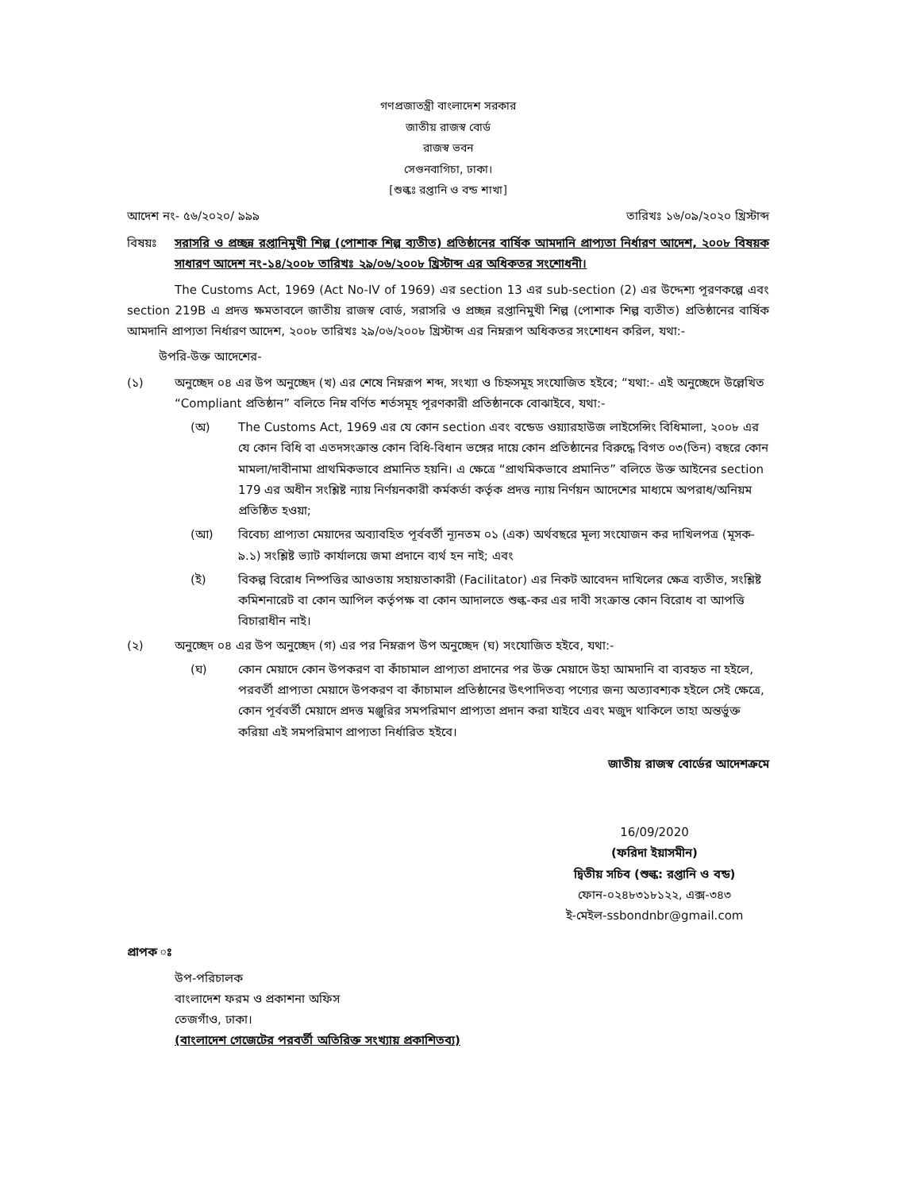গণপ্রজাতন্ত্রী বাংলাদেশ সরকার
জাতীয় রাজস্ব বোর্ড
রাজস্ব ভবন
সেগুনবাগিচা, ঢাকা।
[শুল্কঃ রপ্তানি ও বন্ড শাখা]
আদেশ নং- ৫৬/২০২০/ ৯৯৯ তারিখঃ ১৬/০৯/২০২০ খ্রিস্টাব্দ
বিষয়ঃ সরাসরি ও প্রচ্ছন্ন রপ্তানিমুখী শিল্প (পোশাক শিল্প ব্যতীত) প্রতিষ্ঠানের বার্ষিক আমদানি প্রাপ্যতা নির্ধারণ আদেশ, ২০০৮ বিষয়ক সাধারণ আদেশ নং-১৪/২০০৮ তারিখঃ ২৯/০৬/২০০৮ খ্রিস্টাব্দ এর অধিকতর সংশোধনী।
The Customs Act, 1969 (Act No-IV of 1969) এর section 13 এর sub-section (2) এর উদ্দেশ্য পূরণকল্পে এবং section 219B এ প্রদত্ত ক্ষমতাবলে জাতীয় রাজস্ব বোর্ড, সরাসরি ও প্রচ্ছন্ন রপ্তানিমুখী শিল্প (পোশাক শিল্প ব্যতীত) প্রতিষ্ঠানের বার্ষিক আমদানি প্রাপ্যতা নির্ধারণ আদেশ, ২০০৮ তারিখঃ ২৯/০৬/২০০৮ খ্রিস্টাব্দ এর নিম্নরূপ অধিকতর সংশোধন করিল, যথা:-
উপরি-উক্ত আদেশের-
(১) অনুচ্ছেদ ০৪ এর উপ অনুচ্ছেদ (খ) এর শেষে নিম্নরূপ শব্দ, সংখ্যা ও চিহ্নসমূহ সংযোজিত হইবে; “যথা:- এই অনুচ্ছেদে উল্লেখিত “Compliant প্রতিষ্ঠান” বলিতে নিম্ন বর্ণিত শর্তসমূহ পূরণকারী প্রতিষ্ঠানকে বোঝাইবে, যথা:-
(অ) The Customs Act, 1969 এর যে কোন section এবং বন্ডেড ওয়্যারহাউজ লাইসেন্সিং বিধিমালা, ২০০৮ এর যে কোন বিধি বা এতদসংক্রান্ত কোন বিধি-বিধান ভঙ্গের দায়ে কোন প্রতিষ্ঠানের বিরুদ্ধে বিগত ০৩(তিন) বছরে কোন মামলা/দাবীনামা প্রাথমিকভাবে প্রমানিত হয়নি। এ ক্ষেত্রে “প্রাথমিকভাবে প্রমানিত” বলিতে উক্ত আইনের section 179 এর অধীন সংশ্লিষ্ট ন্যায় নির্ণয়নকারী কর্মকর্তা কর্তৃক প্রদত্ত ন্যায় নির্ণয়ন আদেশের মাধ্যমে অপরাধ/অনিয়ম প্রতিষ্ঠিত হওয়া;
(আ) বিবেচ্য প্রাপ্যতা মেয়াদের অব্যাবহিত পূর্ববর্তী ন্যূনতম ০১ (এক) অর্থবছরে মূল্য সংযোজন কর দাখিলপত্র (মূসক- ৯.১) সংশ্লিষ্ট ভ্যাট কার্যালয়ে জমা প্রদানে ব্যর্থ হন নাই; এবং
(ই) বিকল্প বিরোধ নিষ্পত্তির আওতায় সহায়তাকারী (Facilitator) এর নিকট আবেদন দাখিলের ক্ষেত্র ব্যতীত, সংশ্লিষ্ট কমিশনারেট বা কোন আপিল কর্তৃপক্ষ বা কোন আদালতে শুল্ক-কর এর দাবী সংক্রান্ত কোন বিরোধ বা আপত্তি বিচারাধীন নাই।
(২) অনুচ্ছেদ ০৪ এর উপ অনুচ্ছেদ (গ) এর পর নিম্নরূপ উপ অনুচ্ছেদ (ঘ) সংযোজিত হইবে, যথা:-
(ঘ) কোন মেয়াদে কোন উপকরণ বা কাঁচামাল প্রাপ্যতা প্রদানের পর উক্ত মেয়াদে উহা আমদানি বা ব্যবহৃত না হইলে, পরবর্তী প্রাপ্যতা মেয়াদে উপকরণ বা কাঁচামাল প্রতিষ্ঠানের উৎপাদিতব্য পণ্যের জন্য অত্যাবশ্যক হইলে সেই ক্ষেত্রে, কোন পূর্ববর্তী মেয়াদে প্রদত্ত মঞ্জুরির সমপরিমাণ প্রাপ্যতা প্রদান করা যাইবে এবং মজুদ থাকিলে তাহা অন্তর্ভুক্ত করিয়া এই সমপরিমাণ প্রাপ্যতা নির্ধারিত হইবে।
জাতীয় রাজস্ব বোর্ডের আদেশক্রমে
16/09/2020
(ফরিদা ইয়াসমীন)
দ্বিতীয় সচিব (শুল্ক: রপ্তানি ও বন্ড)
ফোন-০২৪৮৩১৮১২২, এক্স-৩৪৩
ই-মেইল-ssbondnbr@gmail.com
প্রাপক ঃ
উপ-পরিচালক
বাংলাদেশ ফরম ও প্রকাশনা অফিস
তেজগাঁও, ঢাকা।
(বাংলাদেশ গেজেটের পরবর্তী অতিরিক্ত সংখ্যায় প্রকাশিতব্য)